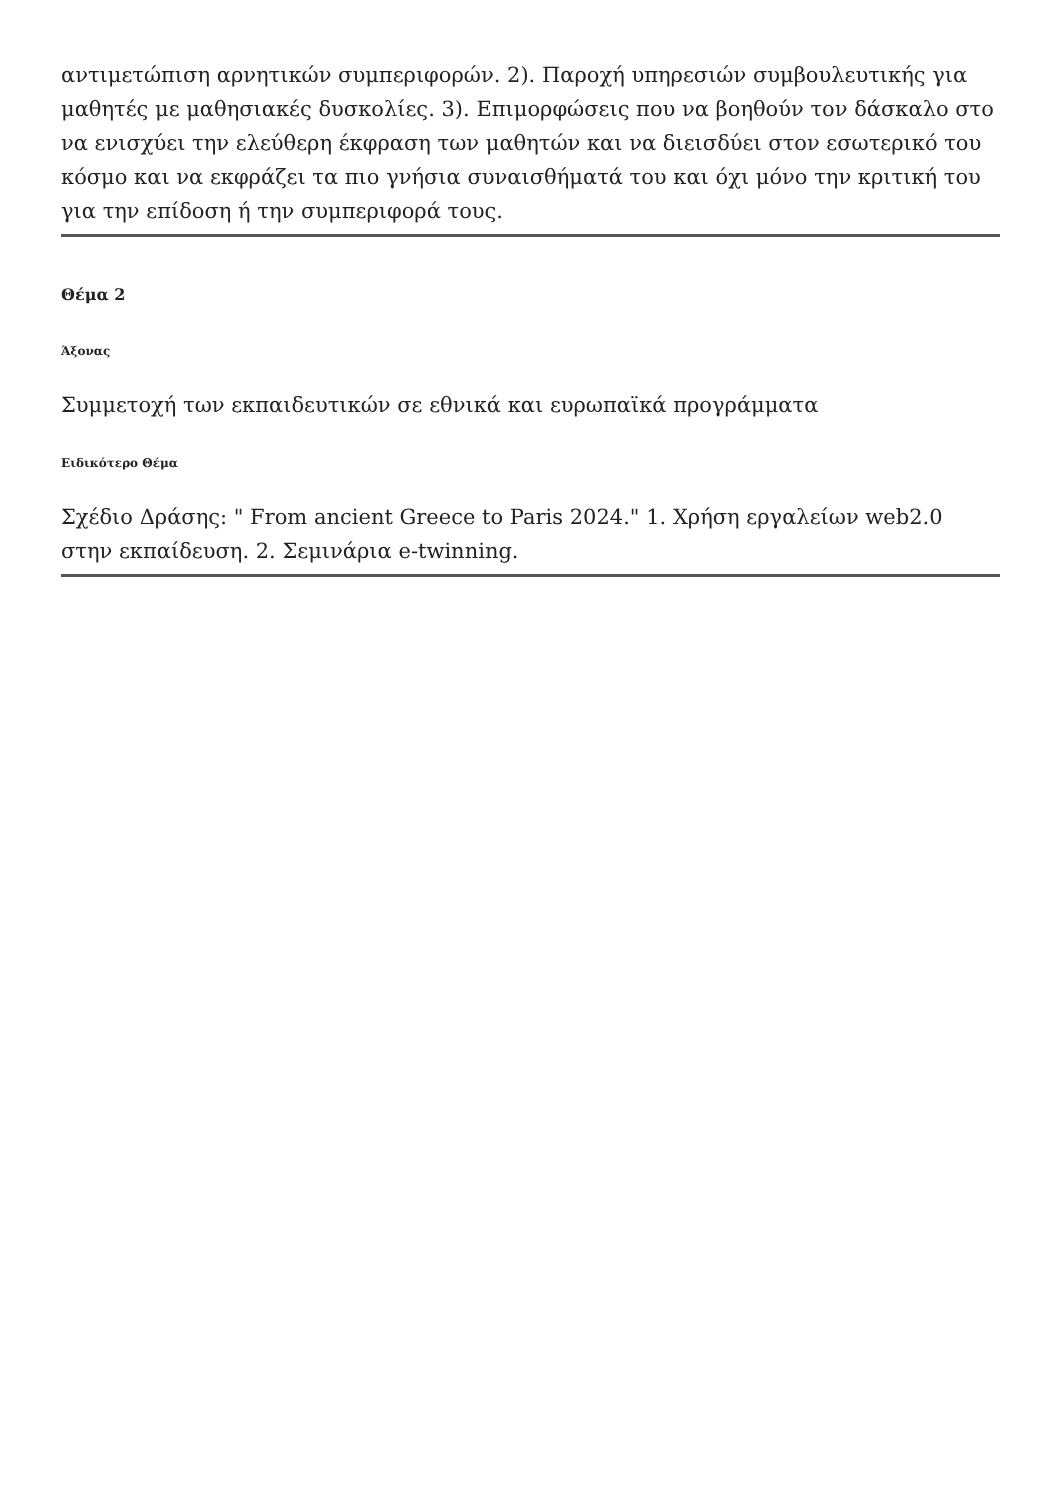αντιμετώπιση αρνητικών συμπεριφορών. 2). Παροχή υπηρεσιών συμβουλευτικής για μαθητές με μαθησιακές δυσκολίες. 3). Επιμορφώσεις που να βοηθούν τον δάσκαλο στο να ενισχύει την ελεύθερη έκφραση των μαθητών και να διεισδύει στον εσωτερικό του κόσμο και να εκφράζει τα πιο γνήσια συναισθήματά του και όχι μόνο την κριτική του για την επίδοση ή την συμπεριφορά τους.
Θέμα 2
Άξονας
Συμμετοχή των εκπαιδευτικών σε εθνικά και ευρωπαϊκά προγράμματα
Ειδικότερο Θέμα
Σχέδιο Δράσης: " From ancient Greece to Paris 2024." 1. Χρήση εργαλείων web2.0 στην εκπαίδευση. 2. Σεμινάρια e-twinning.